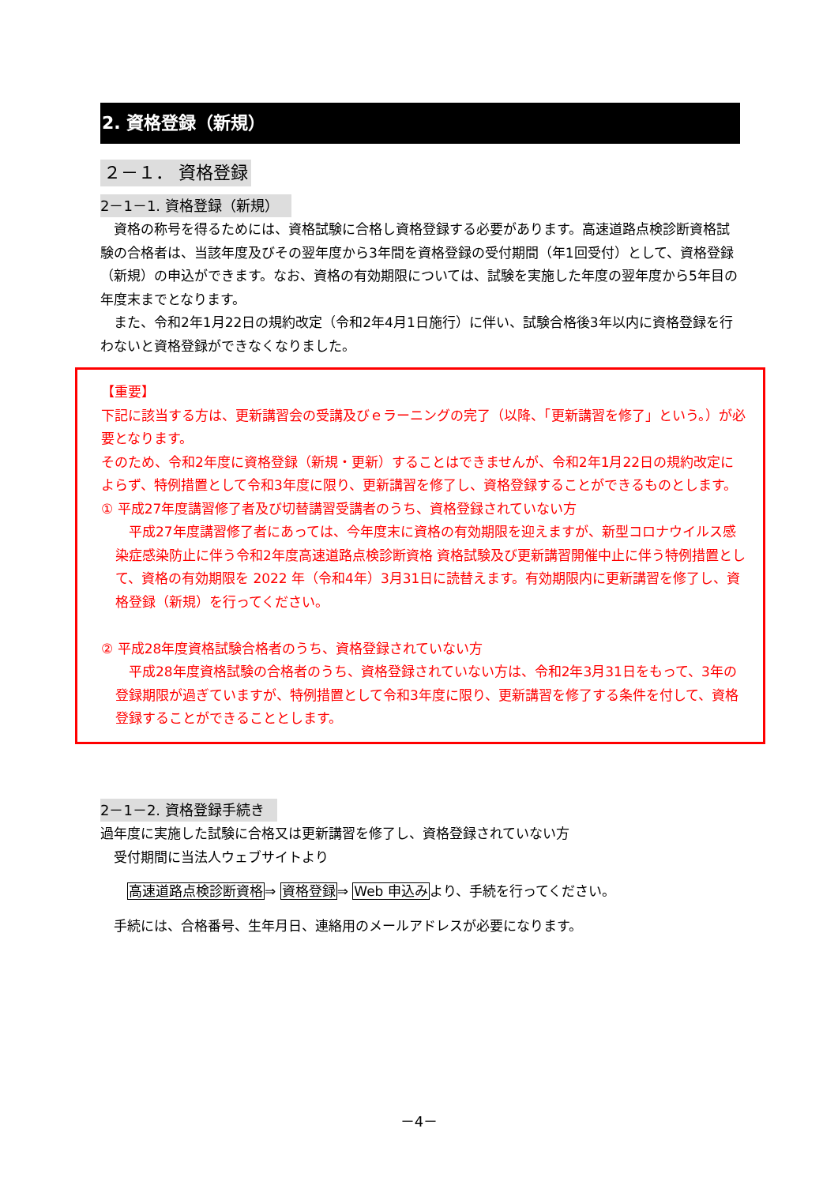2. 資格登録（新規）
２－１． 資格登録
2－1－1. 資格登録（新規）
　資格の称号を得るためには、資格試験に合格し資格登録する必要があります。高速道路点検診断資格試験の合格者は、当該年度及びその翌年度から3年間を資格登録の受付期間（年1回受付）として、資格登録（新規）の申込ができます。なお、資格の有効期限については、試験を実施した年度の翌年度から5年目の年度末までとなります。
　また、令和2年1月22日の規約改定（令和2年4月1日施行）に伴い、試験合格後3年以内に資格登録を行わないと資格登録ができなくなりました。
【重要】
下記に該当する方は、更新講習会の受講及びｅラーニングの完了（以降、「更新講習を修了」という。）が必要となります。
そのため、令和2年度に資格登録（新規・更新）することはできませんが、令和2年1月22日の規約改定によらず、特例措置として令和3年度に限り、更新講習を修了し、資格登録することができるものとします。
① 平成27年度講習修了者及び切替講習受講者のうち、資格登録されていない方
　平成27年度講習修了者にあっては、今年度末に資格の有効期限を迎えますが、新型コロナウイルス感染症感染防止に伴う令和2年度高速道路点検診断資格 資格試験及び更新講習開催中止に伴う特例措置として、資格の有効期限を 2022 年（令和4年）3月31日に読替えます。有効期限内に更新講習を修了し、資格登録（新規）を行ってください。
② 平成28年度資格試験合格者のうち、資格登録されていない方
　平成28年度資格試験の合格者のうち、資格登録されていない方は、令和2年3月31日をもって、3年の登録期限が過ぎていますが、特例措置として令和3年度に限り、更新講習を修了する条件を付して、資格登録することができることとします。
2－1－2. 資格登録手続き
過年度に実施した試験に合格又は更新講習を修了し、資格登録されていない方
　受付期間に当法人ウェブサイトより
高速道路点検診断資格⇒ 資格登録⇒ Web 申込みより、手続を行ってください。
　手続には、合格番号、生年月日、連絡用のメールアドレスが必要になります。
－4－